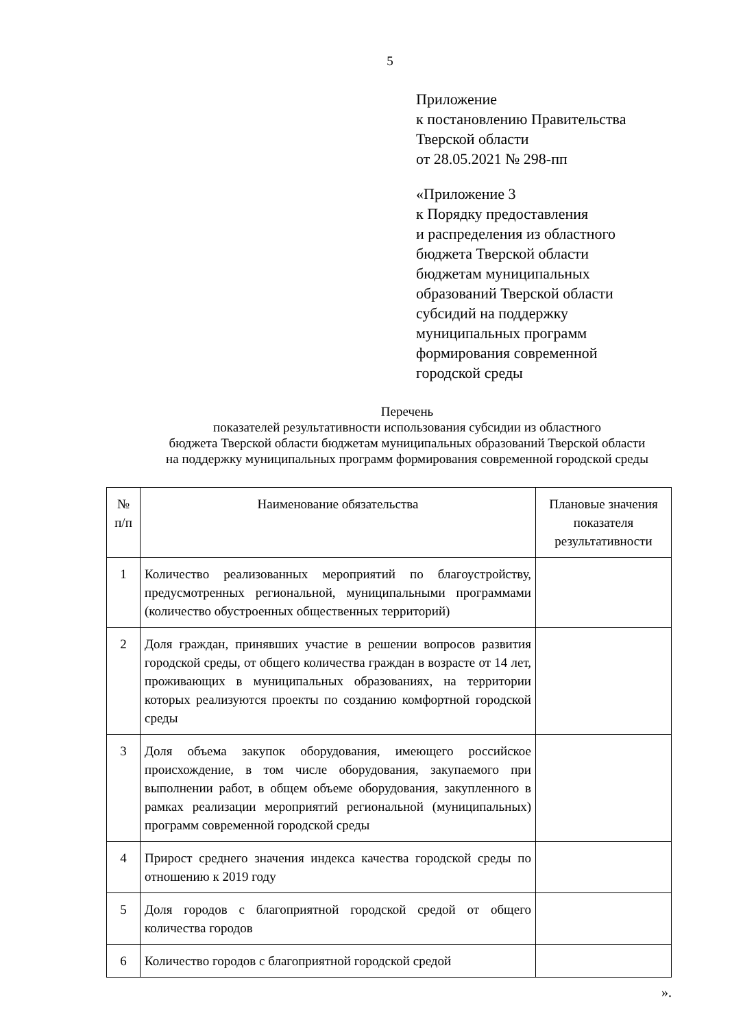5
Приложение
к постановлению Правительства
Тверской области
от 28.05.2021 № 298-пп
«Приложение 3
к Порядку предоставления
и распределения из областного
бюджета Тверской области
бюджетам муниципальных
образований Тверской области
субсидий на поддержку
муниципальных программ
формирования современной
городской среды
Перечень
показателей результативности использования субсидии из областного
бюджета Тверской области бюджетам муниципальных образований Тверской области
на поддержку муниципальных программ формирования современной городской среды
| № п/п | Наименование обязательства | Плановые значения показателя результативности |
| --- | --- | --- |
| 1 | Количество реализованных мероприятий по благоустройству, предусмотренных региональной, муниципальными программами (количество обустроенных общественных территорий) | |
| 2 | Доля граждан, принявших участие в решении вопросов развития городской среды, от общего количества граждан в возрасте от 14 лет, проживающих в муниципальных образованиях, на территории которых реализуются проекты по созданию комфортной городской среды | |
| 3 | Доля объема закупок оборудования, имеющего российское происхождение, в том числе оборудования, закупаемого при выполнении работ, в общем объеме оборудования, закупленного в рамках реализации мероприятий региональной (муниципальных) программ современной городской среды | |
| 4 | Прирост среднего значения индекса качества городской среды по отношению к 2019 году | |
| 5 | Доля городов с благоприятной городской средой от общего количества городов | |
| 6 | Количество городов с благоприятной городской средой | |
».